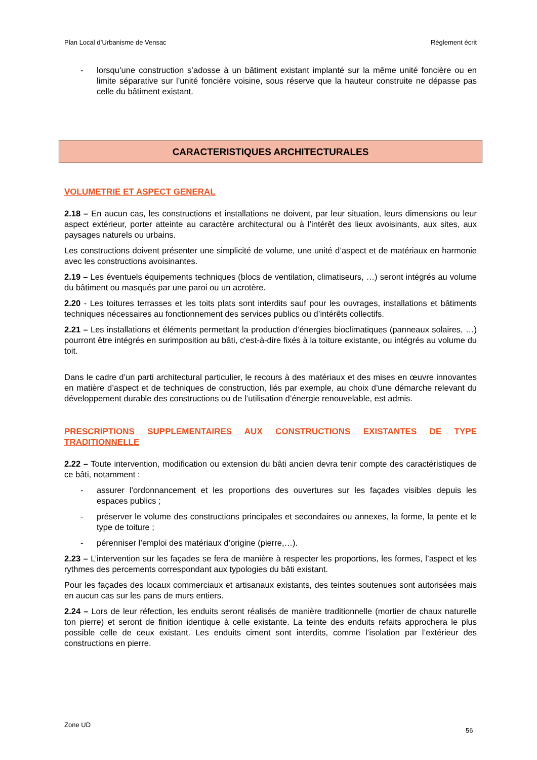Plan Local d’Urbanisme de Vensac Règlement écrit
- lorsqu’une construction s’adosse à un bâtiment existant implanté sur la même unité foncière ou en limite séparative sur l’unité foncière voisine, sous réserve que la hauteur construite ne dépasse pas celle du bâtiment existant.
CARACTERISTIQUES ARCHITECTURALES
VOLUMETRIE ET ASPECT GENERAL
2.18 – En aucun cas, les constructions et installations ne doivent, par leur situation, leurs dimensions ou leur aspect extérieur, porter atteinte au caractère architectural ou à l’intérêt des lieux avoisinants, aux sites, aux paysages naturels ou urbains.
Les constructions doivent présenter une simplicité de volume, une unité d’aspect et de matériaux en harmonie avec les constructions avoisinantes.
2.19 – Les éventuels équipements techniques (blocs de ventilation, climatiseurs, …) seront intégrés au volume du bâtiment ou masqués par une paroi ou un acrotère.
2.20 - Les toitures terrasses et les toits plats sont interdits sauf pour les ouvrages, installations et bâtiments techniques nécessaires au fonctionnement des services publics ou d’intérêts collectifs.
2.21 – Les installations et éléments permettant la production d’énergies bioclimatiques (panneaux solaires, …) pourront être intégrés en surimposition au bâti, c'est-à-dire fixés à la toiture existante, ou intégrés au volume du toit.
Dans le cadre d’un parti architectural particulier, le recours à des matériaux et des mises en œuvre innovantes en matière d’aspect et de techniques de construction, liés par exemple, au choix d’une démarche relevant du développement durable des constructions ou de l’utilisation d’énergie renouvelable, est admis.
PRESCRIPTIONS SUPPLEMENTAIRES AUX CONSTRUCTIONS EXISTANTES DE TYPE TRADITIONNELLE
2.22 – Toute intervention, modification ou extension du bâti ancien devra tenir compte des caractéristiques de ce bâti, notamment :
- assurer l’ordonnancement et les proportions des ouvertures sur les façades visibles depuis les espaces publics ;
- préserver le volume des constructions principales et secondaires ou annexes, la forme, la pente et le type de toiture ;
- pérenniser l’emploi des matériaux d’origine (pierre,…).
2.23 – L’intervention sur les façades se fera de manière à respecter les proportions, les formes, l’aspect et les rythmes des percements correspondant aux typologies du bâti existant.
Pour les façades des locaux commerciaux et artisanaux existants, des teintes soutenues sont autorisées mais en aucun cas sur les pans de murs entiers.
2.24 – Lors de leur réfection, les enduits seront réalisés de manière traditionnelle (mortier de chaux naturelle ton pierre) et seront de finition identique à celle existante. La teinte des enduits refaits approchera le plus possible celle de ceux existant. Les enduits ciment sont interdits, comme l’isolation par l’extérieur des constructions en pierre.
Zone UD
56